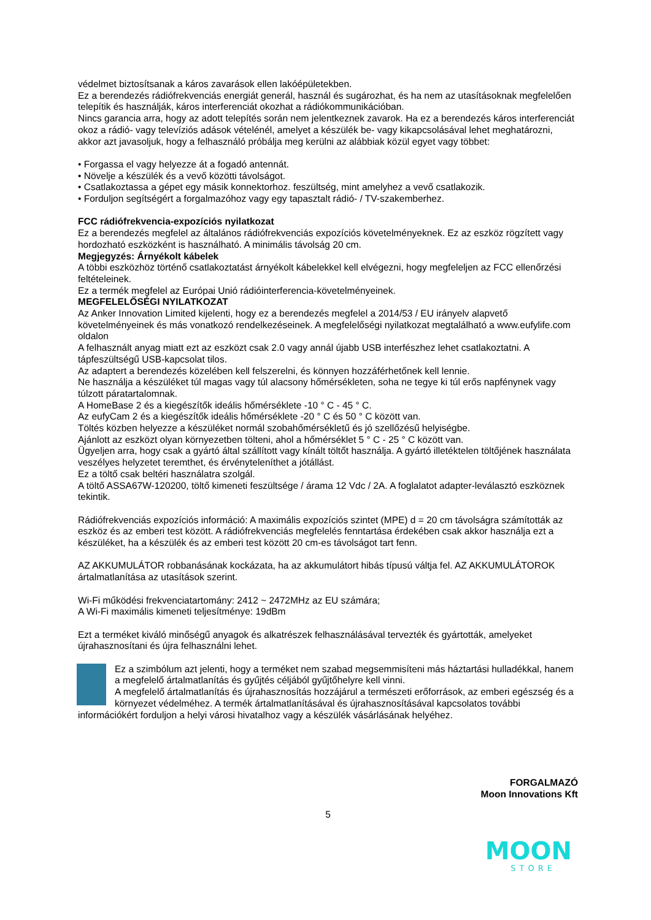védelmet biztosítsanak a káros zavarások ellen lakóépületekben.
Ez a berendezés rádiófrekvenciás energiát generál, használ és sugározhat, és ha nem az utasításoknak megfelelően telepítik és használják, káros interferenciát okozhat a rádiókommunikációban.
Nincs garancia arra, hogy az adott telepítés során nem jelentkeznek zavarok. Ha ez a berendezés káros interferenciát okoz a rádió- vagy televíziós adások vételénél, amelyet a készülék be- vagy kikapcsolásával lehet meghatározni, akkor azt javasoljuk, hogy a felhasználó próbálja meg kerülni az alábbiak közül egyet vagy többet:
• Forgassa el vagy helyezze át a fogadó antennát.
• Növelje a készülék és a vevő közötti távolságot.
• Csatlakoztassa a gépet egy másik konnektorhoz. feszültség, mint amelyhez a vevő csatlakozik.
• Forduljon segítségért a forgalmazóhoz vagy egy tapasztalt rádió- / TV-szakemberhez.
FCC rádiófrekvencia-expozíciós nyilatkozat
Ez a berendezés megfelel az általános rádiófrekvenciás expozíciós követelményeknek. Ez az eszköz rögzített vagy hordozható eszközként is használható. A minimális távolság 20 cm.
Megjegyzés: Árnyékolt kábelek
A többi eszközhöz történő csatlakoztatást árnyékolt kábelekkel kell elvégezni, hogy megfeleljen az FCC ellenőrzési feltételeinek.
Ez a termék megfelel az Európai Unió rádióinterferencia-követelményeinek.
MEGFELELŐSÉGI NYILATKOZAT
Az Anker Innovation Limited kijelenti, hogy ez a berendezés megfelel a 2014/53 / EU irányelv alapvető követelményeinek és más vonatkozó rendelkezéseinek. A megfelelőségi nyilatkozat megtalálható a www.eufylife.com oldalon
A felhasznált anyag miatt ezt az eszközt csak 2.0 vagy annál újabb USB interfészhez lehet csatlakoztatni. A tápfeszültségű USB-kapcsolat tilos.
Az adaptert a berendezés közelében kell felszerelni, és könnyen hozzáférhetőnek kell lennie.
Ne használja a készüléket túl magas vagy túl alacsony hőmérsékleten, soha ne tegye ki túl erős napfénynek vagy túlzott páratartalomnak.
A HomeBase 2 és a kiegészítők ideális hőmérséklete -10 ° C - 45 ° C.
Az eufyCam 2 és a kiegészítők ideális hőmérséklete -20 ° C és 50 ° C között van.
Töltés közben helyezze a készüléket normál szobahőmérsékletű és jó szellőzésű helyiségbe.
Ajánlott az eszközt olyan környezetben tölteni, ahol a hőmérséklet 5 ° C - 25 ° C között van.
Ügyeljen arra, hogy csak a gyártó által szállított vagy kínált töltőt használja. A gyártó illetéktelen töltőjének használata veszélyes helyzetet teremthet, és érvényteleníthet a jótállást.
Ez a töltő csak beltéri használatra szolgál.
A töltő ASSA67W-120200, töltő kimeneti feszültsége / árama 12 Vdc / 2A. A foglalatot adapter-leválasztó eszköznek tekintik.
Rádiófrekvenciás expozíciós információ: A maximális expozíciós szintet (MPE) d = 20 cm távolságra számították az eszköz és az emberi test között. A rádiófrekvenciás megfelelés fenntartása érdekében csak akkor használja ezt a készüléket, ha a készülék és az emberi test között 20 cm-es távolságot tart fenn.
AZ AKKUMULÁTOR robbanásának kockázata, ha az akkumulátort hibás típusú váltja fel. AZ AKKUMULÁTOROK ártalmatlanítása az utasítások szerint.
Wi-Fi működési frekvenciatartomány: 2412 ~ 2472MHz az EU számára;
A Wi-Fi maximális kimeneti teljesítménye: 19dBm
Ezt a terméket kiváló minőségű anyagok és alkatrészek felhasználásával tervezték és gyártották, amelyeket újrahasznosítani és újra felhasználni lehet.
Ez a szimbólum azt jelenti, hogy a terméket nem szabad megsemmisíteni más háztartási hulladékkal, hanem a megfelelő ártalmatlanítás és gyűjtés céljából gyűjtőhelyre kell vinni.
A megfelelő ártalmatlanítás és újrahasznosítás hozzájárul a természeti erőforrások, az emberi egészség és a környezet védelméhez. A termék ártalmatlanításával és újrahasznosításával kapcsolatos további információkért forduljon a helyi városi hivatalhoz vagy a készülék vásárlásának helyéhez.
FORGALMAZÓ
Moon Innovations Kft
5
MOON
STORE